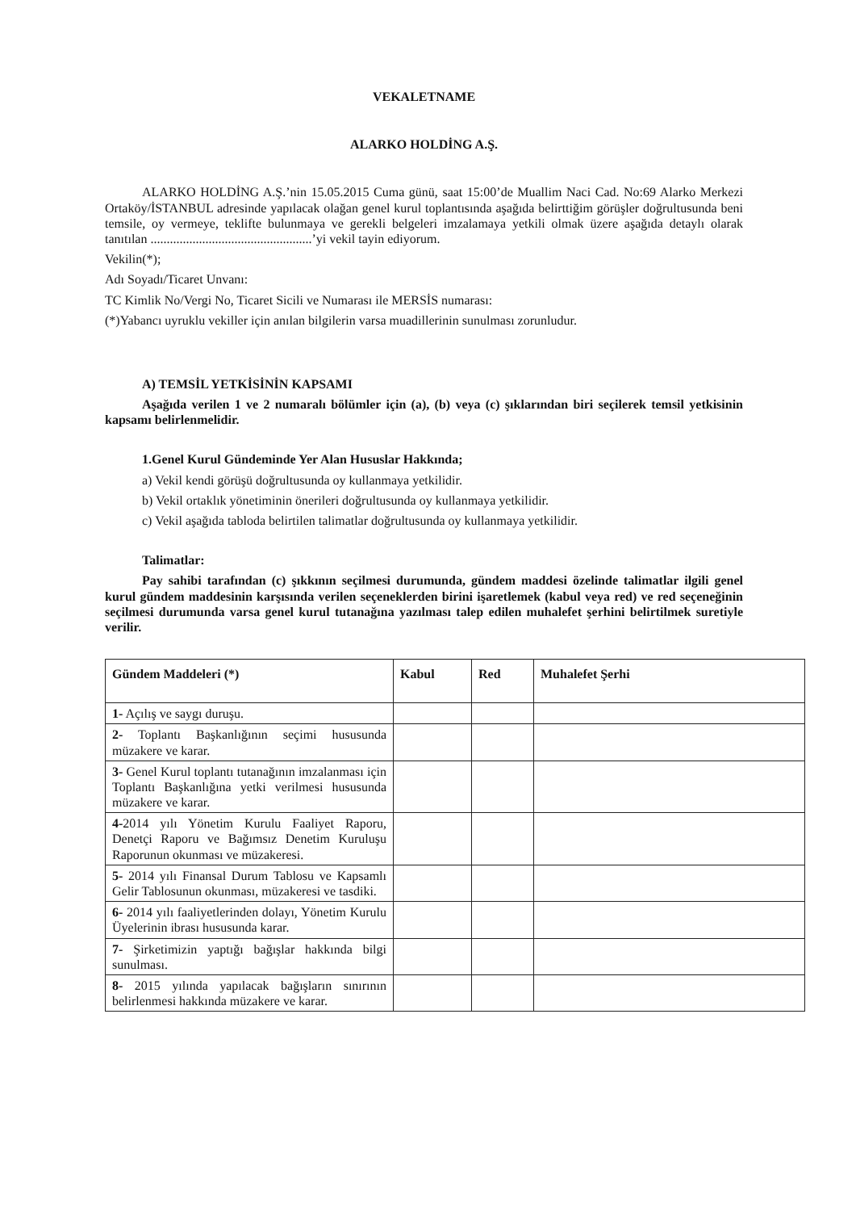VEKALETNAME
ALARKO HOLDİNG A.Ş.
ALARKO HOLDİNG A.Ş.’nin 15.05.2015 Cuma günü, saat 15:00’de Muallim Naci Cad. No:69 Alarko Merkezi Ortaköy/İSTANBUL adresinde yapılacak olağan genel kurul toplantısında aşağıda belirttiğim görüşler doğrultusunda beni temsile, oy vermeye, teklifte bulunmaya ve gerekli belgeleri imzalamaya yetkili olmak üzere aşağıda detaylı olarak tanıtılan ..................................................’yi vekil tayin ediyorum.
Vekilin(*);
Adı Soyadı/Ticaret Unvanı:
TC Kimlik No/Vergi No, Ticaret Sicili ve Numarası ile MERSİS numarası:
(*)Yabancı uyruklu vekiller için anılan bilgilerin varsa muadillerinin sunulması zorunludur.
A) TEMSİL YETKİSİNİN KAPSAMI
Aşağıda verilen 1 ve 2 numaralı bölümler için (a), (b) veya (c) şıklarından biri seçilerek temsil yetkisinin kapsamı belirlenmelidir.
1.Genel Kurul Gündeminde Yer Alan Hususlar Hakkında;
a) Vekil kendi görüşü doğrultusunda oy kullanmaya yetkilidir.
b) Vekil ortaklık yönetiminin önerileri doğrultusunda oy kullanmaya yetkilidir.
c) Vekil aşağıda tabloda belirtilen talimatlar doğrultusunda oy kullanmaya yetkilidir.
Talimatlar:
Pay sahibi tarafından (c) şıkkının seçilmesi durumunda, gündem maddesi özelinde talimatlar ilgili genel kurul gündem maddesinin karşısında verilen seçeneklerden birini işaretlemek (kabul veya red) ve red seçeneğinin seçilmesi durumunda varsa genel kurul tutanağına yazılması talep edilen muhalefet şerhini belirtilmek suretiyle verilir.
| Gündem Maddeleri (*) | Kabul | Red | Muhalefet Şerhi |
| --- | --- | --- | --- |
| 1- Açılış ve saygı duruşu. | | | |
| 2- Toplantı Başkanlığının seçimi hususunda müzakere ve karar. | | | |
| 3- Genel Kurul toplantı tutanağının imzalanması için Toplantı Başkanlığına yetki verilmesi hususunda müzakere ve karar. | | | |
| 4- 2014 yılı Yönetim Kurulu Faaliyet Raporu, Denetçi Raporu ve Bağımsız Denetim Kuruluşu Raporunun okunması ve müzakeresi. | | | |
| 5- 2014 yılı Finansal Durum Tablosu ve Kapsamlı Gelir Tablosunun okunması, müzakeresi ve tasdiki. | | | |
| 6- 2014 yılı faaliyetlerinden dolayı, Yönetim Kurulu Üyelerinin ibrası hususunda karar. | | | |
| 7- Şirketimizin yaptığı bağışlar hakkında bilgi sunulması. | | | |
| 8- 2015 yılında yapılacak bağışların sınırının belirlenmesi hakkında müzakere ve karar. | | | |